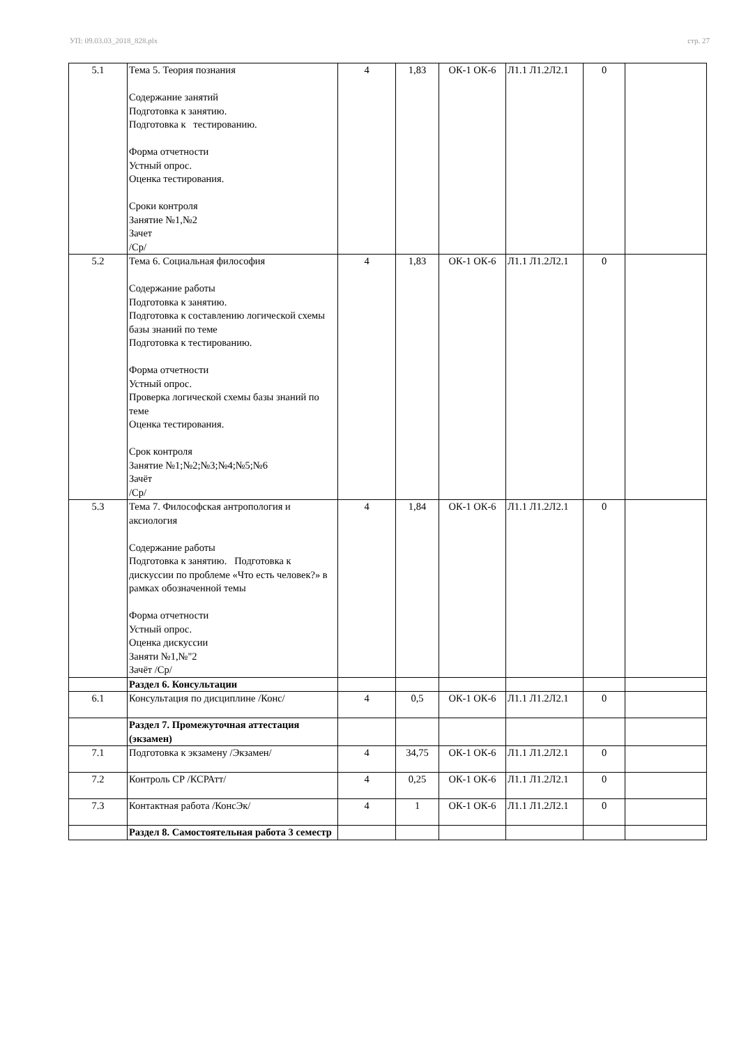УП: 09.03.03_2018_828.plx стр. 27
| 5.1 | Тема 5. Теория познания Содержание занятий Подготовка к занятию. Подготовка к тестированию. Форма отчетности Устный опрос. Оценка тестирования. Сроки контроля Занятие №1,№2 Зачет /Ср/ | 4 | 1,83 | ОК-1 ОК-6 | Л1.1 Л1.2Л2.1 | 0 | |
| 5.2 | Тема 6. Социальная философия Содержание работы Подготовка к занятию. Подготовка к составлению логической схемы базы знаний по теме Подготовка к тестированию. Форма отчетности Устный опрос. Проверка логической схемы базы знаний по теме Оценка тестирования. Срок контроля Занятие №1;№2;№3;№4;№5;№6 Зачёт /Ср/ | 4 | 1,83 | ОК-1 ОК-6 | Л1.1 Л1.2Л2.1 | 0 | |
| 5.3 | Тема 7. Философская антропология и аксиология Содержание работы Подготовка к занятию. Подготовка к дискуссии по проблеме «Что есть человек?» в рамках обозначенной темы Форма отчетности Устный опрос. Оценка дискуссии Заняти №1,№"2 Зачёт /Ср/ | 4 | 1,84 | ОК-1 ОК-6 | Л1.1 Л1.2Л2.1 | 0 | |
| | Раздел 6. Консультации | | | | | | |
| 6.1 | Консультация по дисциплине /Конс/ | 4 | 0,5 | ОК-1 ОК-6 | Л1.1 Л1.2Л2.1 | 0 | |
| | Раздел 7. Промежуточная аттестация (экзамен) | | | | | | |
| 7.1 | Подготовка к экзамену /Экзамен/ | 4 | 34,75 | ОК-1 ОК-6 | Л1.1 Л1.2Л2.1 | 0 | |
| 7.2 | Контроль СР /КСРАтт/ | 4 | 0,25 | ОК-1 ОК-6 | Л1.1 Л1.2Л2.1 | 0 | |
| 7.3 | Контактная работа /КонсЭк/ | 4 | 1 | ОК-1 ОК-6 | Л1.1 Л1.2Л2.1 | 0 | |
| | Раздел 8. Самостоятельная работа 3 семестр | | | | | | |